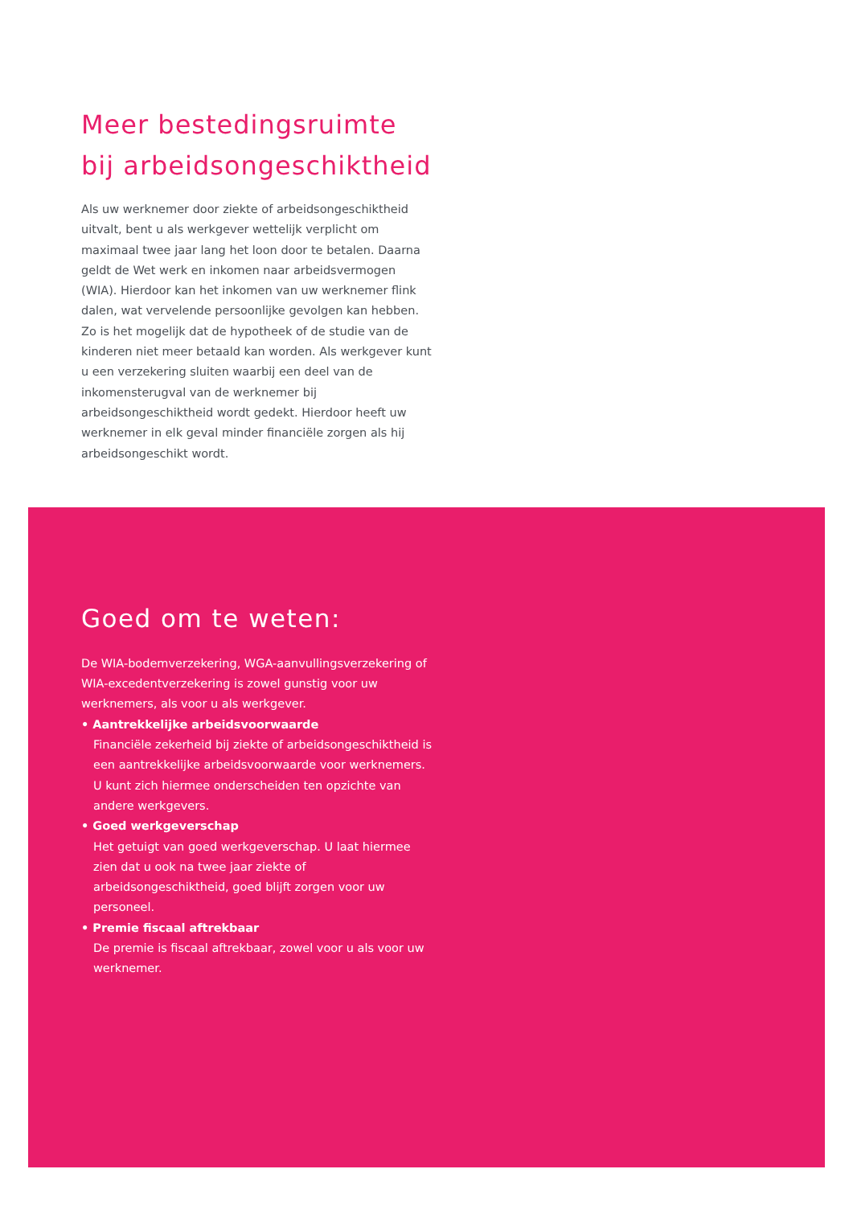Meer bestedingsruimte
bij arbeidsongeschiktheid
Als uw werknemer door ziekte of arbeidsongeschiktheid uitvalt, bent u als werkgever wettelijk verplicht om maximaal twee jaar lang het loon door te betalen. Daarna geldt de Wet werk en inkomen naar arbeidsvermogen (WIA). Hierdoor kan het inkomen van uw werknemer flink dalen, wat vervelende persoonlijke gevolgen kan hebben. Zo is het mogelijk dat de hypotheek of de studie van de kinderen niet meer betaald kan worden. Als werkgever kunt u een verzekering sluiten waarbij een deel van de inkomensterugval van de werknemer bij arbeidsongeschiktheid wordt gedekt. Hierdoor heeft uw werknemer in elk geval minder financiële zorgen als hij arbeidsongeschikt wordt.
Goed om te weten:
De WIA-bodemverzekering, WGA-aanvullingsverzekering of WIA-excedentverzekering is zowel gunstig voor uw werknemers, als voor u als werkgever.
• Aantrekkelijke arbeidsvoorwaarde
Financiële zekerheid bij ziekte of arbeidsongeschiktheid is een aantrekkelijke arbeidsvoorwaarde voor werknemers. U kunt zich hiermee onderscheiden ten opzichte van andere werkgevers.
• Goed werkgeverschap
Het getuigt van goed werkgeverschap. U laat hiermee zien dat u ook na twee jaar ziekte of arbeidsongeschiktheid, goed blijft zorgen voor uw personeel.
• Premie fiscaal aftrekbaar
De premie is fiscaal aftrekbaar, zowel voor u als voor uw werknemer.